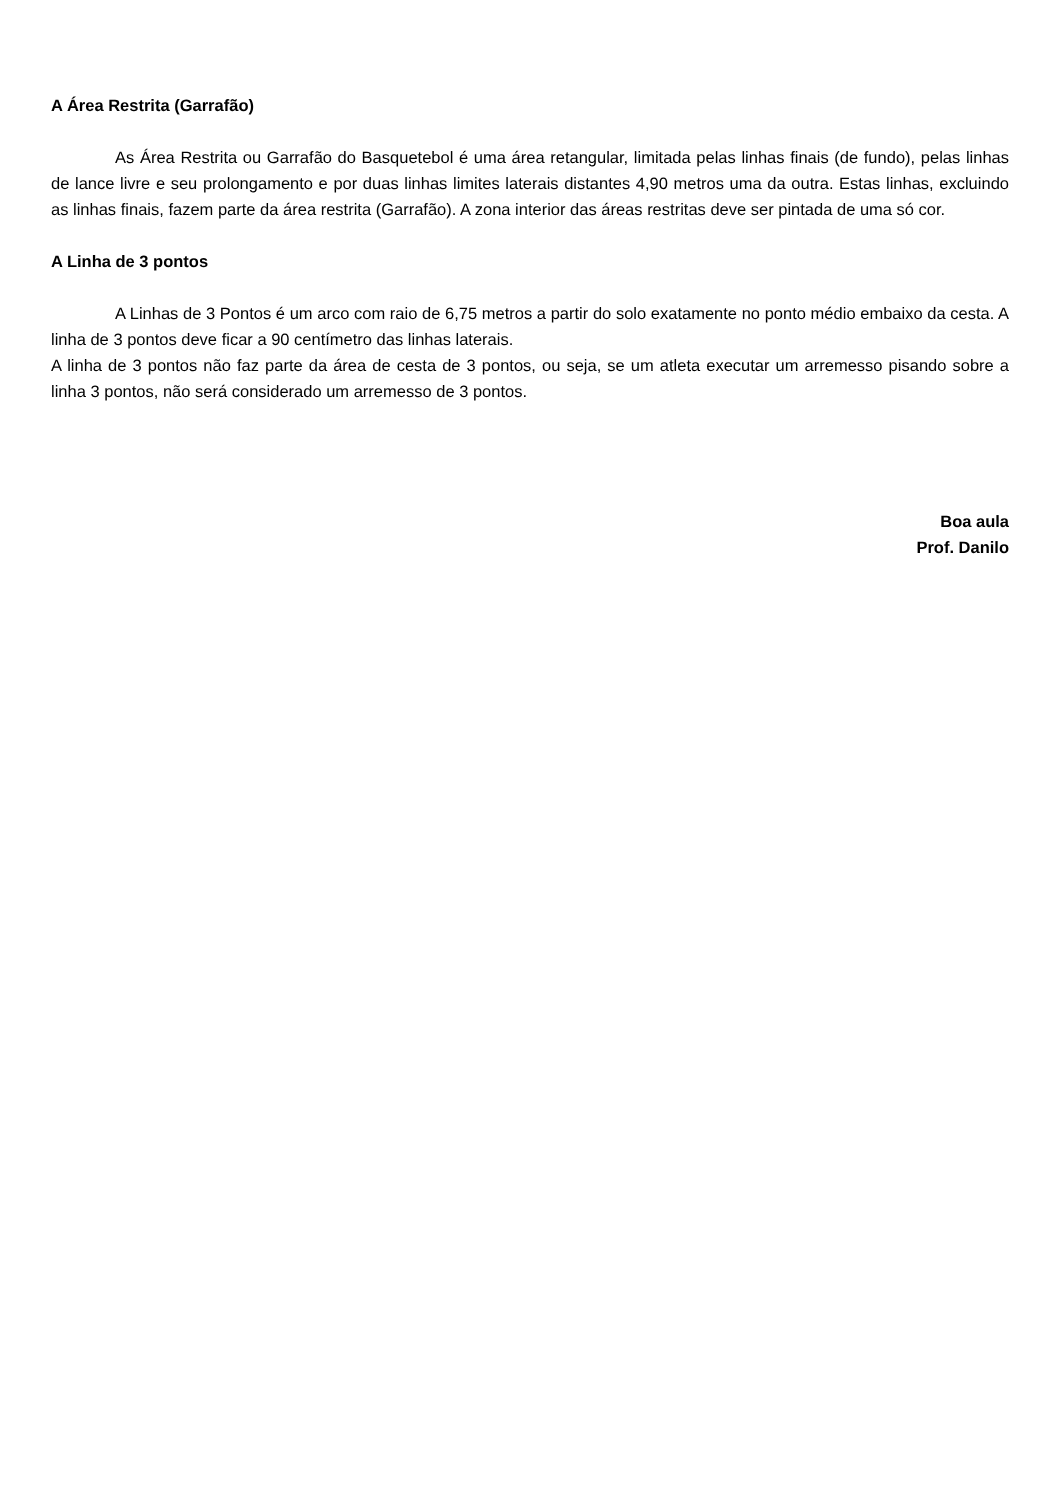A Área Restrita (Garrafão)
As Área Restrita ou Garrafão do Basquetebol é uma área retangular, limitada pelas linhas finais (de fundo), pelas linhas de lance livre e seu prolongamento e por duas linhas limites laterais distantes 4,90 metros uma da outra. Estas linhas, excluindo as linhas finais, fazem parte da área restrita (Garrafão). A zona interior das áreas restritas deve ser pintada de uma só cor.
A Linha de 3 pontos
A Linhas de 3 Pontos é um arco com raio de 6,75 metros a partir do solo exatamente no ponto médio embaixo da cesta. A linha de 3 pontos deve ficar a 90 centímetro das linhas laterais.
A linha de 3 pontos não faz parte da área de cesta de 3 pontos, ou seja, se um atleta executar um arremesso pisando sobre a linha 3 pontos, não será considerado um arremesso de 3 pontos.
Boa aula
Prof. Danilo